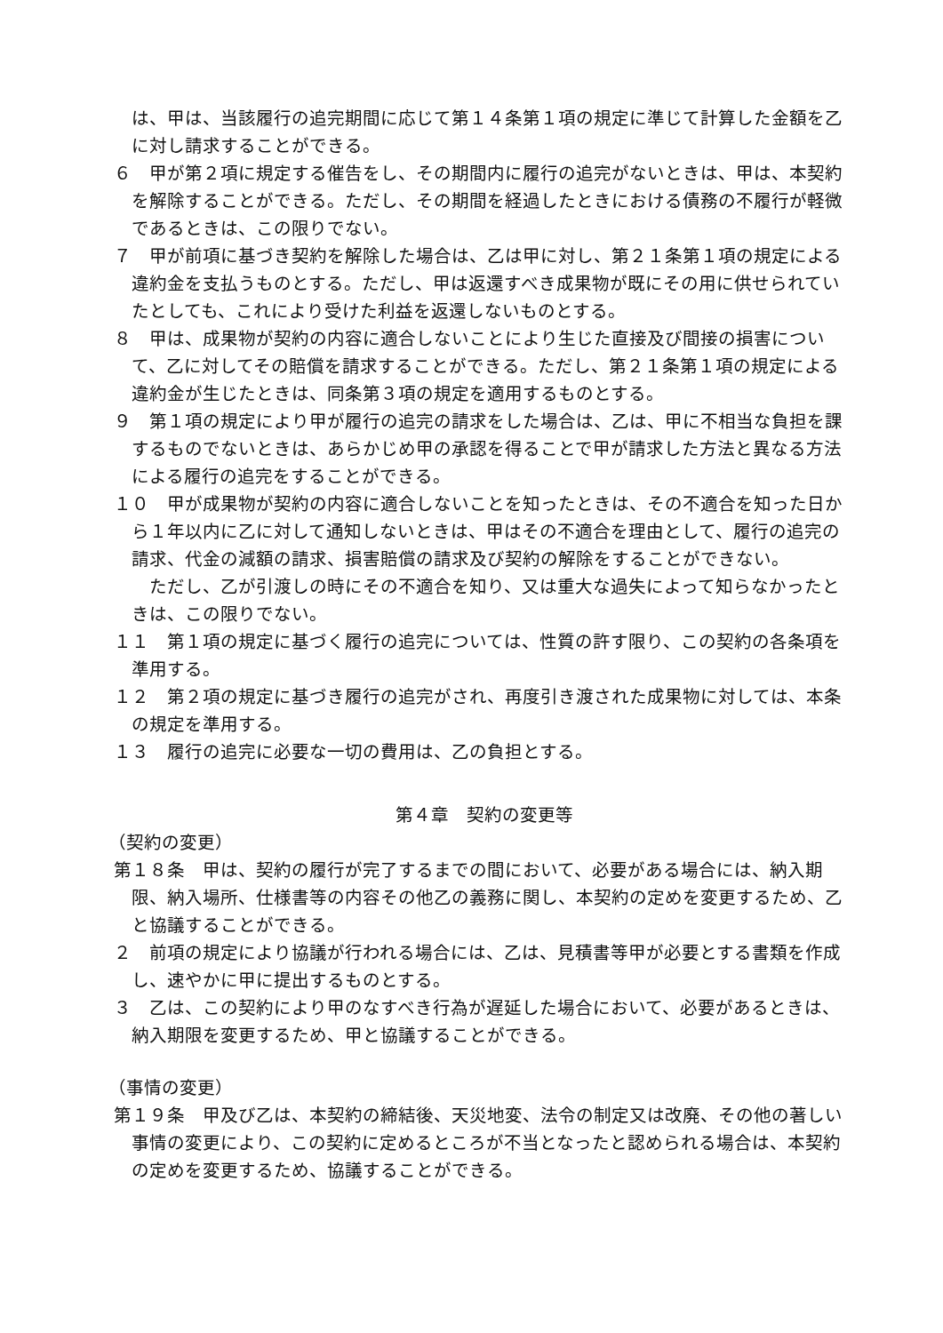は、甲は、当該履行の追完期間に応じて第１４条第１項の規定に準じて計算した金額を乙に対し請求することができる。
６　甲が第２項に規定する催告をし、その期間内に履行の追完がないときは、甲は、本契約を解除することができる。ただし、その期間を経過したときにおける債務の不履行が軽微であるときは、この限りでない。
７　甲が前項に基づき契約を解除した場合は、乙は甲に対し、第２１条第１項の規定による違約金を支払うものとする。ただし、甲は返還すべき成果物が既にその用に供せられていたとしても、これにより受けた利益を返還しないものとする。
８　甲は、成果物が契約の内容に適合しないことにより生じた直接及び間接の損害について、乙に対してその賠償を請求することができる。ただし、第２１条第１項の規定による違約金が生じたときは、同条第３項の規定を適用するものとする。
９　第１項の規定により甲が履行の追完の請求をした場合は、乙は、甲に不相当な負担を課するものでないときは、あらかじめ甲の承認を得ることで甲が請求した方法と異なる方法による履行の追完をすることができる。
１０　甲が成果物が契約の内容に適合しないことを知ったときは、その不適合を知った日から１年以内に乙に対して通知しないときは、甲はその不適合を理由として、履行の追完の請求、代金の減額の請求、損害賠償の請求及び契約の解除をすることができない。
　ただし、乙が引渡しの時にその不適合を知り、又は重大な過失によって知らなかったときは、この限りでない。
１１　第１項の規定に基づく履行の追完については、性質の許す限り、この契約の各条項を準用する。
１２　第２項の規定に基づき履行の追完がされ、再度引き渡された成果物に対しては、本条の規定を準用する。
１３　履行の追完に必要な一切の費用は、乙の負担とする。
第４章　契約の変更等
（契約の変更）
第１８条　甲は、契約の履行が完了するまでの間において、必要がある場合には、納入期限、納入場所、仕様書等の内容その他乙の義務に関し、本契約の定めを変更するため、乙と協議することができる。
２　前項の規定により協議が行われる場合には、乙は、見積書等甲が必要とする書類を作成し、速やかに甲に提出するものとする。
３　乙は、この契約により甲のなすべき行為が遅延した場合において、必要があるときは、納入期限を変更するため、甲と協議することができる。
（事情の変更）
第１９条　甲及び乙は、本契約の締結後、天災地変、法令の制定又は改廃、その他の著しい事情の変更により、この契約に定めるところが不当となったと認められる場合は、本契約の定めを変更するため、協議することができる。